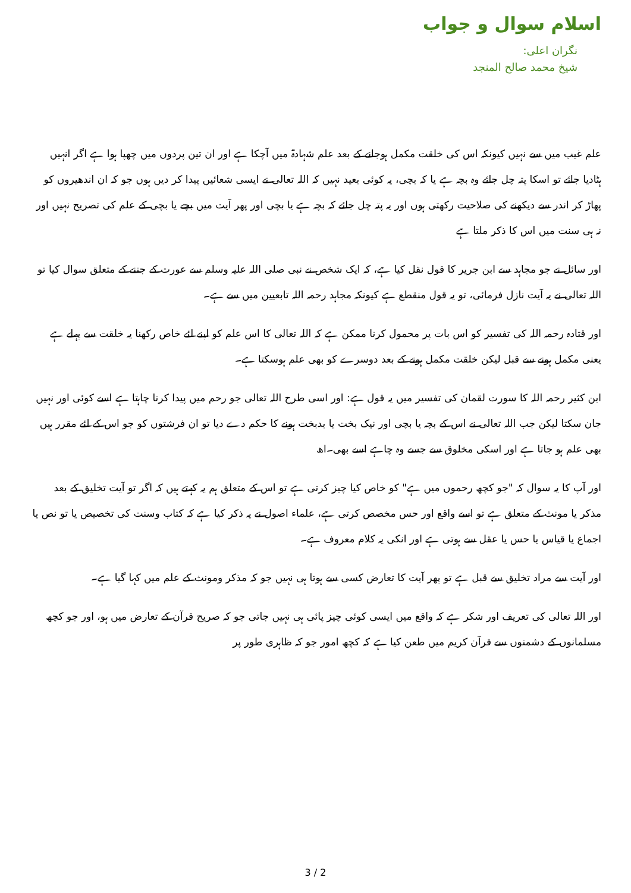اسلام سوال و جواب
نگران اعلی:
شیخ محمد صالح المنجد
علم غیب میں سے نہیں کیونکہ اس کی خلقت مکمل ہوجانے کے بعد علم شہادۃ میں آچکا ہے اور ان تین پردوں میں چھپا ہوا ہے اگر انہیں ہٹادیا جائے تو اسکا پتہ چل جائے وہ بچہ ہے یا کہ بچی، یہ کوئی بعید نہیں کہ اللہ تعالی نے ایسی شعائیں پیدا کر دیں ہوں جو کہ ان اندھیروں کو پھاڑ کر اندر سے دیکھنے کی صلاحیت رکھتی ہوں اور یہ پتہ چل جائے کہ بچہ ہے یا بچی اور پھر آیت میں بچے یا بچی کے علم کی تصریح نہیں اور نہ ہی سنت میں اس کا ذکر ملتا ہے
اور سائل نے جو مجاہد سے ابن جریر کا قول نقل کیا ہے، کہ ایک شخص نے نبی صلی اللہ علیہ وسلم سے عورت کے جننے کے متعلق سوال کیا تو اللہ تعالی نے یہ آیت نازل فرمائی، تو یہ قول منقطع ہے کیونکہ مجاہد رحمہ اللہ تابعیین میں سے ہے۔
اور قتادہ رحمہ اللہ کی تفسیر کو اس بات پر محمول کرنا ممکن ہے کہ اللہ تعالی کا اس علم کو اپنے لئے خاص رکھنا یہ خلقت سے پہلے ہے یعنی مکمل ہونے سے قبل لیکن خلقت مکمل ہونے کے بعد دوسرے کو بھی علم ہوسکتا ہے۔
ابن کثیر رحمہ اللہ کا سورت لقمان کی تفسیر میں یہ قول ہے: اور اسی طرح اللہ تعالی جو رحم میں پیدا کرنا چاہتا ہے اسے کوئی اور نہیں جان سکتا لیکن جب اللہ تعالی نے اس کے بچہ یا بچی اور نیک بخت یا بدبخت ہونے کا حکم دے دیا تو ان فرشتوں کو جو اس کے لئے مقرر ہیں بھی علم ہو جاتا ہے اور اسکی مخلوق سے جسے وہ چاہے اسے بھی۔اھ
اور آپ کا یہ سوال کہ "جو کچھ رحموں میں ہے" کو خاص کیا چیز کرتی ہے تو اس کے متعلق ہم یہ کہتے ہیں کہ اگر تو آیت تخلیق کے بعد مذکر یا مونث کے متعلق ہے تو اسے واقع اور حس مخصص کرتی ہے، علماء اصول نے یہ ذکر کیا ہے کہ کتاب وسنت کی تخصیص یا تو نص یا اجماع یا قیاس یا حس یا عقل سے ہوتی ہے اور انکی یہ کلام معروف ہے۔
اور آیت سے مراد تخلیق سے قبل ہے تو پھر آیت کا تعارض کسی سے ہوتا ہی نہیں جو کہ مذکر ومونث کے علم میں کہا گیا ہے۔
اور اللہ تعالی کی تعریف اور شکر ہے کہ واقع میں ایسی کوئی چیز پائی ہی نہیں جاتی جو کہ صریح قرآن کے تعارض میں ہو، اور جو کچھ مسلمانوں کے دشمنوں سے قرآن کریم میں طعن کیا ہے کہ کچھ امور جو کہ ظاہری طور پر
3 / 2